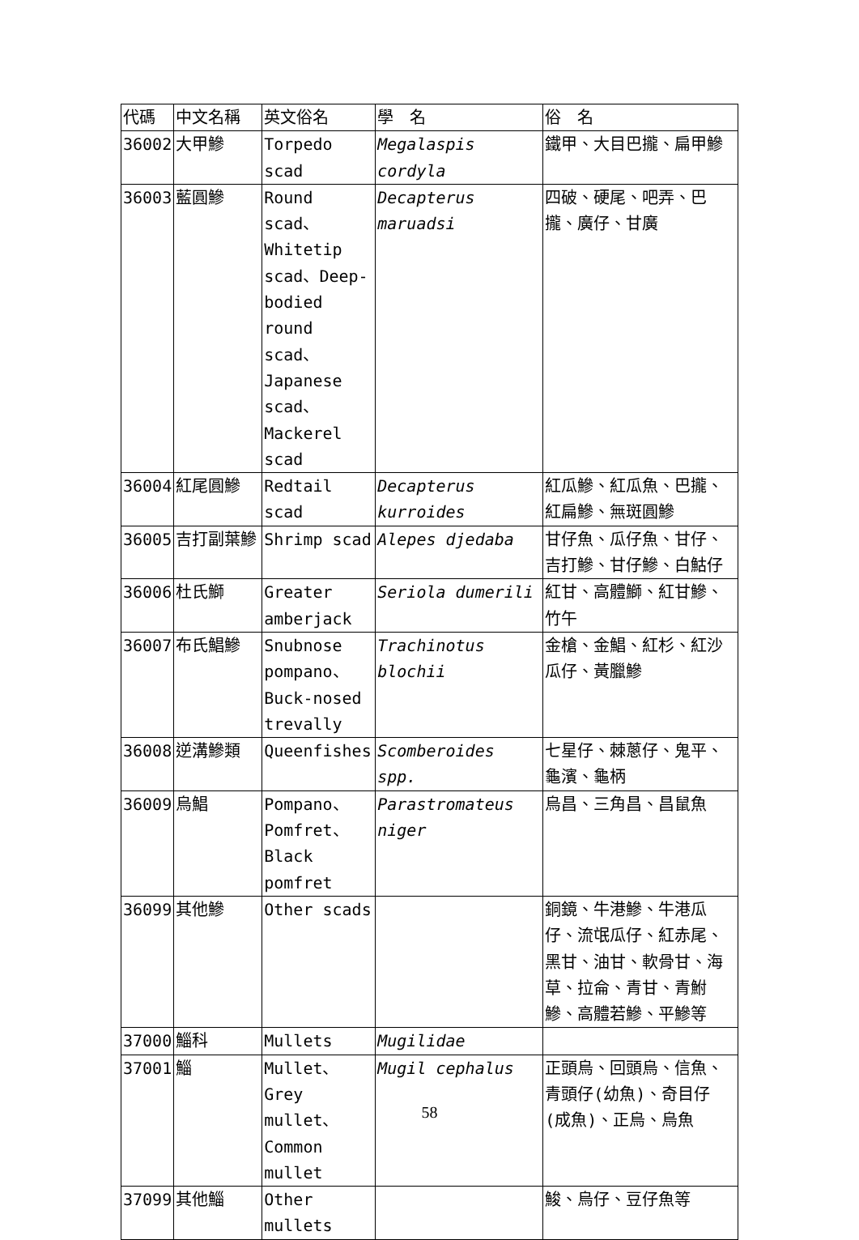| 代碼 | 中文名稱 | 英文俗名 | 學 名 | 俗 名 |
| --- | --- | --- | --- | --- |
| 36002 | 大甲鰺 | Torpedo scad | Megalaspis cordyla | 鐵甲、大目巴攏、扁甲鰺 |
| 36003 | 藍圓鰺 | Round scad、Whitetip scad、Deep-bodied round scad、Japanese scad、Mackerel scad | Decapterus maruadsi | 四破、硬尾、吧弄、巴攏、廣仔、甘廣 |
| 36004 | 紅尾圓鰺 | Redtail scad | Decapterus kurroides | 紅瓜鰺、紅瓜魚、巴攏、紅扁鰺、無斑圓鰺 |
| 36005 | 吉打副葉鰺 | Shrimp scad | Alepes djedaba | 甘仔魚、瓜仔魚、甘仔、吉打鰺、甘仔鰺、白鮕仔 |
| 36006 | 杜氏鰤 | Greater amberjack | Seriola dumerili | 紅甘、高體鰤、紅甘鰺、竹午 |
| 36007 | 布氏鯧鰺 | Snubnose pompano、Buck-nosed trevally | Trachinotus blochii | 金槍、金鯧、紅杉、紅沙瓜仔、黃臘鰺 |
| 36008 | 逆溝鰺類 | Queenfishes | Scomberoides spp. | 七星仔、棘蔥仔、鬼平、龜濱、龜柄 |
| 36009 | 烏鯧 | Pompano、Pomfret、Black pomfret | Parastromateus niger | 烏昌、三角昌、昌鼠魚 |
| 36099 | 其他鰺 | Other scads | | 銅鏡、牛港鰺、牛港瓜仔、流氓瓜仔、紅赤尾、黑甘、油甘、軟骨甘、海草、拉侖、青甘、青鮒鰺、高體若鰺、平鰺等 |
| 37000 | 鯔科 | Mullets | Mugilidae | |
| 37001 | 鯔 | Mullet、Grey mullet、Common mullet | Mugil cephalus | 正頭烏、回頭烏、信魚、青頭仔(幼魚)、奇目仔(成魚)、正烏、烏魚 |
| 37099 | 其他鯔 | Other mullets | | 鮻、烏仔、豆仔魚等 |
58